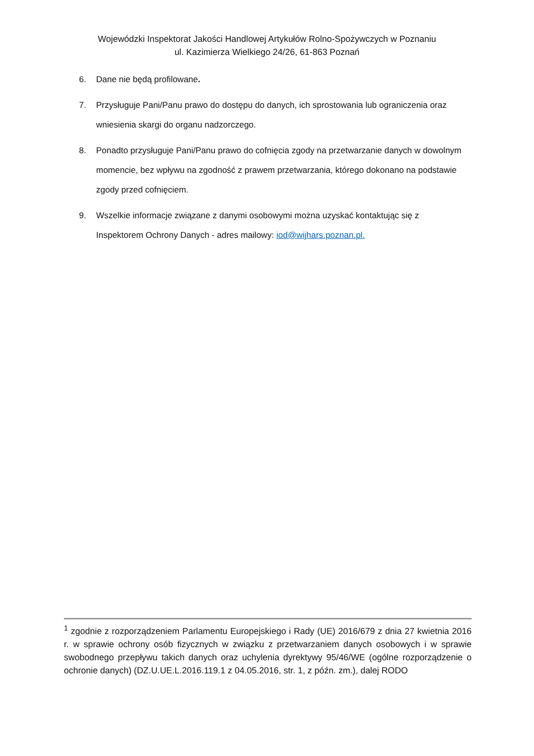Wojewódzki Inspektorat Jakości Handlowej Artykułów Rolno-Spożywczych w Poznaniu
ul. Kazimierza Wielkiego 24/26, 61-863 Poznań
6. Dane nie będą profilowane.
7. Przysługuje Pani/Panu prawo do dostępu do danych, ich sprostowania lub ograniczenia oraz wniesienia skargi do organu nadzorczego.
8. Ponadto przysługuje Pani/Panu prawo do cofnięcia zgody na przetwarzanie danych w dowolnym momencie, bez wpływu na zgodność z prawem przetwarzania, którego dokonano na podstawie zgody przed cofnięciem.
9. Wszelkie informacje związane z danymi osobowymi można uzyskać kontaktując się z Inspektorem Ochrony Danych - adres mailowy: iod@wijhars.poznan.pl.
<sup>1</sup> zgodnie z rozporządzeniem Parlamentu Europejskiego i Rady (UE) 2016/679 z dnia 27 kwietnia 2016 r. w sprawie ochrony osób fizycznych w związku z przetwarzaniem danych osobowych i w sprawie swobodnego przepływu takich danych oraz uchylenia dyrektywy 95/46/WE (ogólne rozporządzenie o ochronie danych) (DZ.U.UE.L.2016.119.1 z 04.05.2016, str. 1, z późn. zm.), dalej RODO